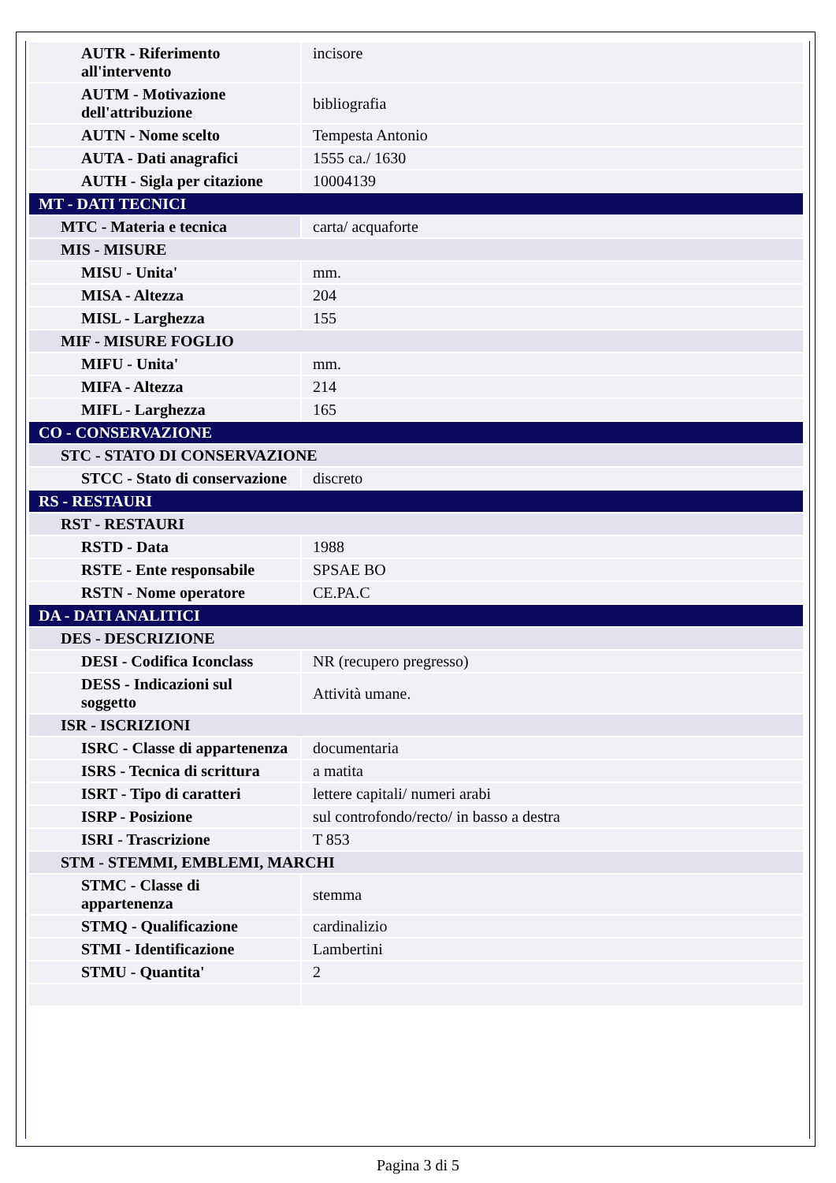| AUTR - Riferimento all'intervento | incisore |
| AUTM - Motivazione dell'attribuzione | bibliografia |
| AUTN - Nome scelto | Tempesta Antonio |
| AUTA - Dati anagrafici | 1555 ca./ 1630 |
| AUTH - Sigla per citazione | 10004139 |
| MT - DATI TECNICI | |
| MTC - Materia e tecnica | carta/ acquaforte |
| MIS - MISURE | |
| MISU - Unita' | mm. |
| MISA - Altezza | 204 |
| MISL - Larghezza | 155 |
| MIF - MISURE FOGLIO | |
| MIFU - Unita' | mm. |
| MIFA - Altezza | 214 |
| MIFL - Larghezza | 165 |
| CO - CONSERVAZIONE | |
| STC - STATO DI CONSERVAZIONE | |
| STCC - Stato di conservazione | discreto |
| RS - RESTAURI | |
| RST - RESTAURI | |
| RSTD - Data | 1988 |
| RSTE - Ente responsabile | SPSAE BO |
| RSTN - Nome operatore | CE.PA.C |
| DA - DATI ANALITICI | |
| DES - DESCRIZIONE | |
| DESI - Codifica Iconclass | NR (recupero pregresso) |
| DESS - Indicazioni sul soggetto | Attività umane. |
| ISR - ISCRIZIONI | |
| ISRC - Classe di appartenenza | documentaria |
| ISRS - Tecnica di scrittura | a matita |
| ISRT - Tipo di caratteri | lettere capitali/ numeri arabi |
| ISRP - Posizione | sul controfondo/recto/ in basso a destra |
| ISRI - Trascrizione | T 853 |
| STM - STEMMI, EMBLEMI, MARCHI | |
| STMC - Classe di appartenenza | stemma |
| STMQ - Qualificazione | cardinalizio |
| STMI - Identificazione | Lambertini |
| STMU - Quantita' | 2 |
Pagina 3 di 5